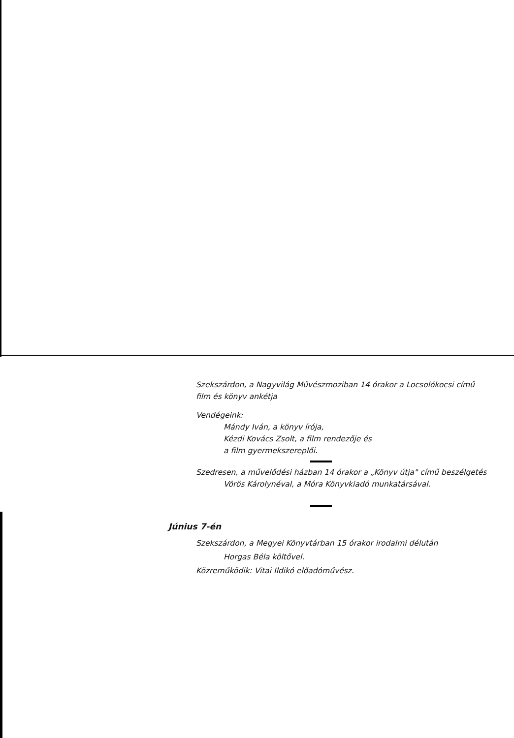Szekszárdon, a Nagyvilág Művészmoziban 14 órakor a Locsolókocsi című film és könyv ankétja
Vendégeink:
Mándy Iván, a könyv írója,
Kézdi Kovács Zsolt, a film rendezője és
a film gyermekszereplői.
Szedresen, a művelődési házban 14 órakor a „Könyv útja" című beszélgetés
Vörös Károlynéval, a Móra Könyvkiadó munkatársával.
Június 7-én
Szekszárdon, a Megyei Könyvtárban 15 órakor irodalmi délután
Horgas Béla költővel.
Közreműködik: Vitai Ildikó előadóművész.